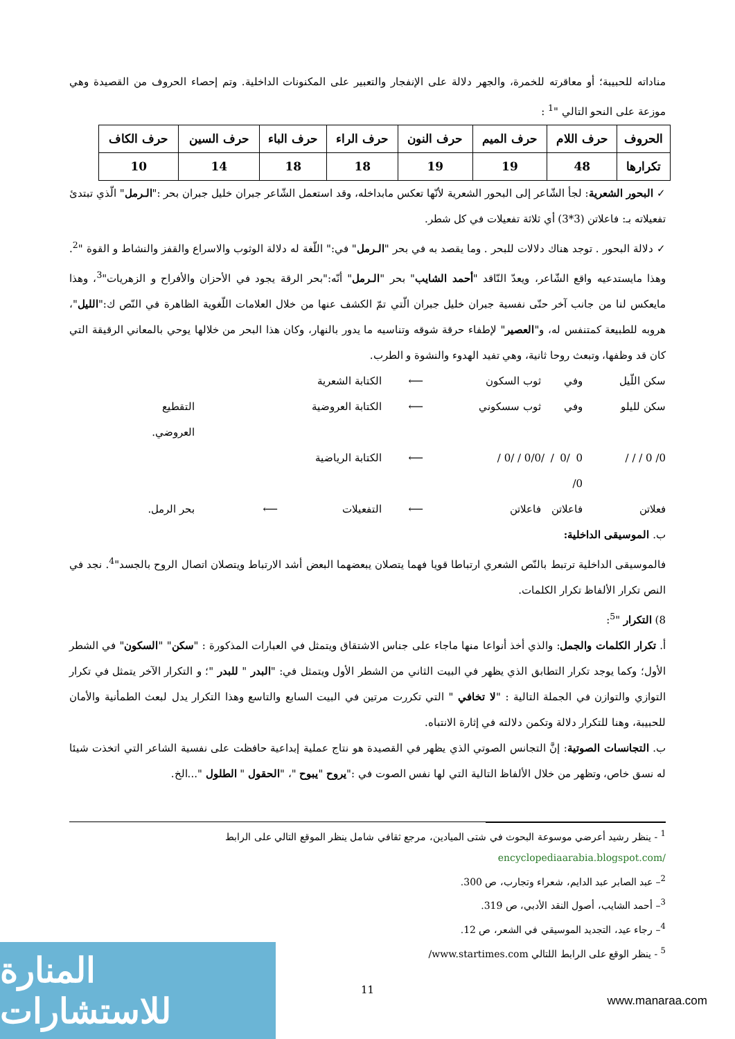مناداته للحبيبة؛ أو معاقرته للخمرة، والجهر دلالة على الإنفجار والتعبير على المكنونات الداخلية. وتم إحصاء الحروف من القصيدة وهي موزعة على النحو التالي "<sup>1</sup> :
| الحروف | حرف اللام | حرف الميم | حرف النون | حرف الراء | حرف الباء | حرف السين | حرف الكاف |
| تكرارها | 48 | 19 | 19 | 18 | 18 | 14 | 10 |
✓ البحور الشعرية: لجأ الشّاعر إلى البحور الشعرية لأنّها تعكس مابداخله، وقد استعمل الشّاعر جبران خليل جبران بحر :"الـرمل" الّذي تبتدئ تفعيلاته بـ: فاعلاتن (3*3) أي ثلاثة تفعيلات في كل شطر.
✓ دلالة البحور . توجد هناك دلالات للبحر . وما يقصد به في بحر "الـرمل" في:" اللّغة له دلالة الوثوب والاسراع والقفز والنشاط و القوة "<sup>2</sup>. وهذا مايستدعيه واقع الشّاعر، ويعدّ النّاقد "أحمد الشايب" بحر "الـرمل" أنّه:"بحر الرقة يجود في الأحزان والأفراح و الزهريات"<sup>3</sup>، وهذا مايعكس لنا من جانب آخر حتّى نفسية جبران خليل جبران الّتي تمّ الكشف عنها من خلال العلامات اللّغوية الظاهرة في النّص ك:"الليل"، هروبه للطبيعة كمتنفس له، و"العصير" لإطفاء حرقة شوقه وتناسيه ما يدور بالنهار، وكان هذا البحر من خلالها يوحي بالمعاني الرقيقة التي كان قد وظفها، وتبعث روحا ثانية، وهي تفيد الهدوء والنشوة و الطرب.
سكن اللّيل وفي ثوب السكون ⟵ الكتابة الشعرية سكن لليلو وفي ثوب سسكوني ⟵ الكتابة العروضية التقطيع العروضي. 0/ 0 / / / 0 /0 / / 0/ 0/0 / /0 / ⟵ الكتابة الرياضية فعلاتن فاعلاتن فاعلاتن ⟵ التفعيلات ⟵ بحر الرمل.
ب. الموسيقى الداخلية:
فالموسيقى الداخلية ترتبط بالنّص الشعري ارتباطا قويا فهما يتصلان يبعضهما البعض أشد الارتباط ويتصلان اتصال الروح بالجسد"<sup>4</sup>. نجد في النص تكرار الألفاظ تكرار الكلمات.
8) التكرار "<sup>5</sup>:
أ. تكرار الكلمات والجمل: والذي أخذ أنواعا منها ماجاء على جناس الاشتقاق ويتمثل في العبارات المذكورة : "سكن" "السكون" في الشطر الأول؛ وكما يوجد تكرار التطابق الذي يظهر في البيت الثاني من الشطر الأول ويتمثل في: "البدر " للبدر "؛ و التكرار الآخر يتمثل في تكرار التوازي والتوازن في الجملة التالية : "لا تخافي " التي تكررت مرتين في البيت السابع والتاسع وهذا التكرار يدل لبعث الطمأنية والأمان للحبيبة، وهنا للتكرار دلالة وتكمن دلالته في إثارة الانتباه.
ب. التجانسات الصوتية: إنَّ التجانس الصوتي الذي يظهر في القصيدة هو نتاج عملية إبداعية حافظت على نفسية الشاعر التي اتخذت شيئا له نسق خاص، وتظهر من خلال الألفاظ التالية التي لها نفس الصوت في :"يروح "يبوح "، "الحقول " الطلول "...الخ.
<sup>1</sup> - ينظر رشيد أعرضي موسوعة البحوث في شتى الميادين، مرجع ثقافي شامل ينظر الموقع التالي على الرابط
encyclopediaarabia.blogspot.com/
<sup>2</sup>– عبد الصابر عبد الدايم، شعراء وتجارب، ص 300.
<sup>3</sup>– أحمد الشايب، أصول النقد الأدبي، ص 319.
<sup>4</sup>– رجاء عيد، التجديد الموسيقي في الشعر، ص 12.
<sup>5</sup> - ينظر الوقع على الرابط اللتالي www.startimes.com/
11
المنارة للاستشارات
www.manaraa.com